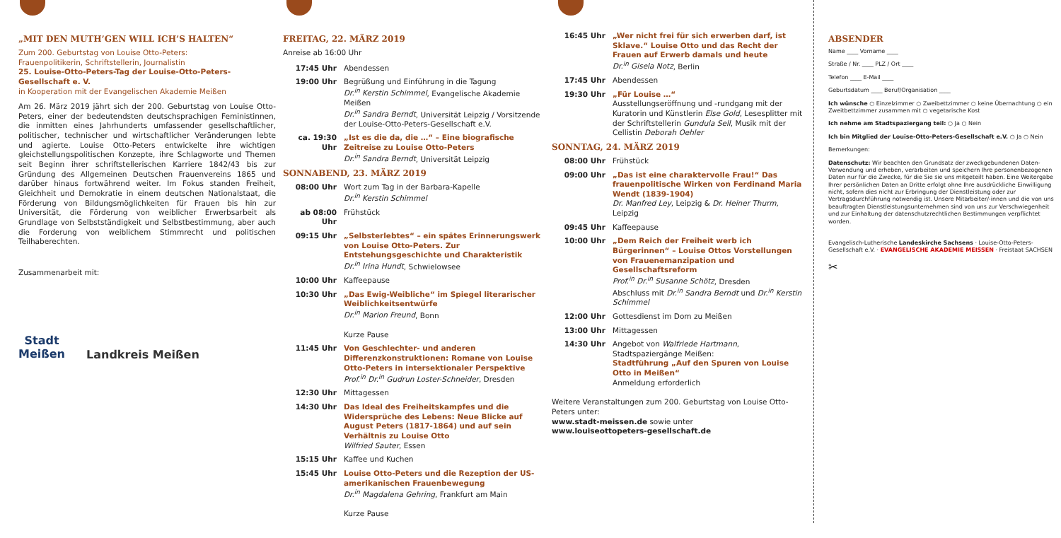„MIT DEN MUTH’GEN WILL ICH’S HALTEN“
Zum 200. Geburtstag von Louise Otto-Peters:
Frauenpolitikerin, Schriftstellerin, Journalistin
25. Louise-Otto-Peters-Tag der Louise-Otto-Peters-Gesellschaft e. V.
in Kooperation mit der Evangelischen Akademie Meißen
Am 26. März 2019 jährt sich der 200. Geburtstag von Louise Otto-Peters, einer der bedeutendsten deutschsprachigen Feministinnen, die inmitten eines Jahrhunderts umfassender gesellschaftlicher, politischer, technischer und wirtschaftlicher Veränderungen lebte und agierte. Louise Otto-Peters entwickelte ihre wichtigen gleichstellungspolitischen Konzepte, ihre Schlagworte und Themen seit Beginn ihrer schriftstellerischen Karriere 1842/43 bis zur Gründung des Allgemeinen Deutschen Frauenvereins 1865 und darüber hinaus fortwährend weiter. Im Fokus standen Freiheit, Gleichheit und Demokratie in einem deutschen Nationalstaat, die Förderung von Bildungsmöglichkeiten für Frauen bis hin zur Universität, die Förderung von weiblicher Erwerbsarbeit als Grundlage von Selbstständigkeit und Selbstbestimmung, aber auch die Forderung von weiblichem Stimmrecht und politischen Teilhaberechten.
Zusammenarbeit mit:
Stadt
Meißen
Landkreis Meißen
FREITAG, 22. MÄRZ 2019
Anreise ab 16:00 Uhr
17:45 Uhr Abendessen
19:00 Uhr Begrüßung und Einführung in die Tagung
Dr.<sup>in</sup> Kerstin Schimmel, Evangelische Akademie Meißen
Dr.<sup>in</sup> Sandra Berndt, Universität Leipzig / Vorsitzende der Louise-Otto-Peters-Gesellschaft e.V.
ca. 19:30 Uhr
„Ist es die da, die …“ – Eine biografische Zeitreise zu Louise Otto-Peters
Dr.<sup>in</sup> Sandra Berndt, Universität Leipzig
SONNABEND, 23. MÄRZ 2019
08:00 Uhr Wort zum Tag in der Barbara-Kapelle
Dr.<sup>in</sup> Kerstin Schimmel
ab 08:00 Uhr Frühstück
09:15 Uhr „Selbsterlebtes“ – ein spätes Erinnerungswerk von Louise Otto-Peters. Zur Entstehungsgeschichte und Charakteristik
Dr.<sup>in</sup> Irina Hundt, Schwielowsee
10:00 Uhr Kaffeepause
10:30 Uhr „Das Ewig-Weibliche“ im Spiegel literarischer Weiblichkeitsentwürfe
Dr.<sup>in</sup> Marion Freund, Bonn
Kurze Pause
11:45 Uhr Von Geschlechter- und anderen Differenzkonstruktionen: Romane von Louise Otto-Peters in intersektionaler Perspektive
Prof.<sup>in</sup> Dr.<sup>in</sup> Gudrun Loster-Schneider, Dresden
12:30 Uhr Mittagessen
14:30 Uhr Das Ideal des Freiheitskampfes und die Widersprüche des Lebens: Neue Blicke auf August Peters (1817-1864) und auf sein Verhältnis zu Louise Otto
Wilfried Sauter, Essen
15:15 Uhr Kaffee und Kuchen
15:45 Uhr Louise Otto-Peters und die Rezeption der US-amerikanischen Frauenbewegung
Dr.<sup>in</sup> Magdalena Gehring, Frankfurt am Main
Kurze Pause
16:45 Uhr „Wer nicht frei für sich erwerben darf, ist Sklave.“ Louise Otto und das Recht der Frauen auf Erwerb damals und heute
Dr.<sup>in</sup> Gisela Notz, Berlin
17:45 Uhr Abendessen
19:30 Uhr „Für Louise …“
Ausstellungseröffnung und -rundgang mit der Kuratorin und Künstlerin Else Gold, Lesesplitter mit der Schriftstellerin Gundula Sell, Musik mit der Cellistin Deborah Oehler
SONNTAG, 24. MÄRZ 2019
08:00 Uhr Frühstück
09:00 Uhr „Das ist eine charaktervolle Frau!“ Das frauenpolitische Wirken von Ferdinand Maria Wendt (1839-1904)
Dr. Manfred Ley, Leipzig & Dr. Heiner Thurm, Leipzig
09:45 Uhr Kaffeepause
10:00 Uhr „Dem Reich der Freiheit werb ich Bürgerinnen“ – Louise Ottos Vorstellungen von Frauenemanzipation und Gesellschaftsreform
Prof.<sup>in</sup> Dr.<sup>in</sup> Susanne Schötz, Dresden
Abschluss mit Dr.<sup>in</sup> Sandra Berndt und Dr.<sup>in</sup> Kerstin Schimmel
12:00 Uhr Gottesdienst im Dom zu Meißen
13:00 Uhr Mittagessen
14:30 Uhr Angebot von Walfriede Hartmann, Stadtspaziergänge Meißen:
Stadtführung „Auf den Spuren von Louise Otto in Meißen“
Anmeldung erforderlich
Weitere Veranstaltungen zum 200. Geburtstag von Louise Otto-Peters unter:
www.stadt-meissen.de sowie unter
www.louiseottopeters-gesellschaft.de
ABSENDER
Name ____ Vorname ____
Straße / Nr. ____ PLZ / Ort ____
Telefon ____ E-Mail ____
Geburtsdatum ____ Beruf/Organisation ____
Ich wünsche ○ Einzelzimmer ○ Zweibettzimmer ○ keine Übernachtung ○ ein Zweitbettzimmer zusammen mit ○ vegetarische Kost
Ich nehme am Stadtspaziergang teil: ○ Ja ○ Nein
Ich bin Mitglied der Louise-Otto-Peters-Gesellschaft e.V. ○ Ja ○ Nein
Bemerkungen:
Datenschutz: Wir beachten den Grundsatz der zweckgebundenen Daten-Verwendung und erheben, verarbeiten und speichern Ihre personenbezogenen Daten nur für die Zwecke, für die Sie sie uns mitgeteilt haben. Eine Weitergabe Ihrer persönlichen Daten an Dritte erfolgt ohne Ihre ausdrückliche Einwilligung nicht, sofern dies nicht zur Erbringung der Dienstleistung oder zur Vertragsdurchführung notwendig ist. Unsere Mitarbeiter/-innen und die von uns beauftragten Dienstleistungsunternehmen sind von uns zur Verschwiegenheit und zur Einhaltung der datenschutzrechtlichen Bestimmungen verpflichtet worden.
Evangelisch-Lutherische Landeskirche Sachsens · Louise-Otto-Peters-Gesellschaft e.V. · EVANGELISCHE AKADEMIE MEISSEN · Freistaat SACHSEN
✂